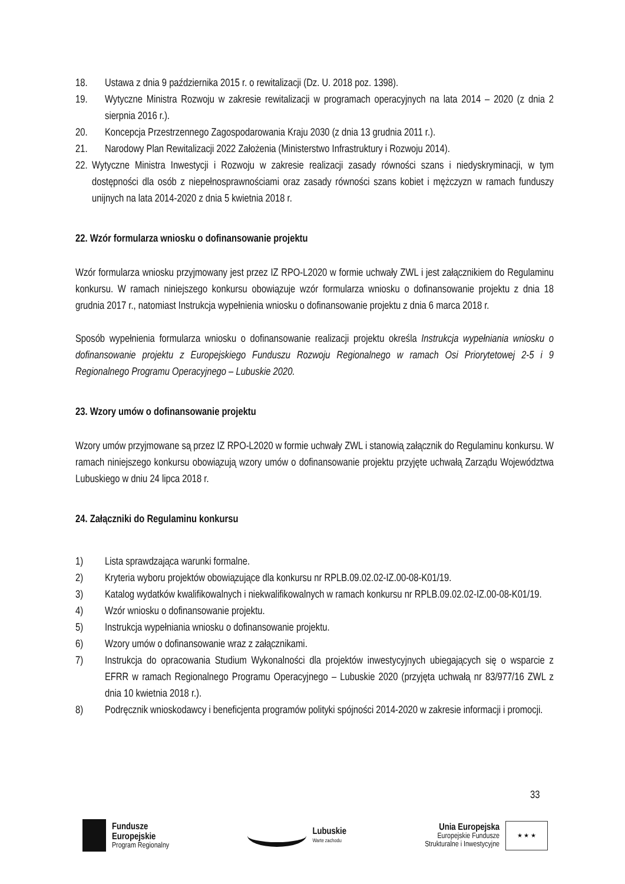18. Ustawa z dnia 9 października 2015 r. o rewitalizacji (Dz. U. 2018 poz. 1398).
19. Wytyczne Ministra Rozwoju w zakresie rewitalizacji w programach operacyjnych na lata 2014 – 2020 (z dnia 2 sierpnia 2016 r.).
20. Koncepcja Przestrzennego Zagospodarowania Kraju 2030 (z dnia 13 grudnia 2011 r.).
21. Narodowy Plan Rewitalizacji 2022 Założenia (Ministerstwo Infrastruktury i Rozwoju 2014).
22. Wytyczne Ministra Inwestycji i Rozwoju w zakresie realizacji zasady równości szans i niedyskryminacji, w tym dostępności dla osób z niepełnosprawnościami oraz zasady równości szans kobiet i mężczyzn w ramach funduszy unijnych na lata 2014-2020 z dnia 5 kwietnia 2018 r.
22. Wzór formularza wniosku o dofinansowanie projektu
Wzór formularza wniosku przyjmowany jest przez IZ RPO-L2020 w formie uchwały ZWL i jest załącznikiem do Regulaminu konkursu. W ramach niniejszego konkursu obowiązuje wzór formularza wniosku o dofinansowanie projektu z dnia 18 grudnia 2017 r., natomiast Instrukcja wypełnienia wniosku o dofinansowanie projektu z dnia 6 marca 2018 r.
Sposób wypełnienia formularza wniosku o dofinansowanie realizacji projektu określa Instrukcja wypełniania wniosku o dofinansowanie projektu z Europejskiego Funduszu Rozwoju Regionalnego w ramach Osi Priorytetowej 2-5 i 9 Regionalnego Programu Operacyjnego – Lubuskie 2020.
23. Wzory umów o dofinansowanie projektu
Wzory umów przyjmowane są przez IZ RPO-L2020 w formie uchwały ZWL i stanowią załącznik do Regulaminu konkursu. W ramach niniejszego konkursu obowiązują wzory umów o dofinansowanie projektu przyjęte uchwałą Zarządu Województwa Lubuskiego w dniu 24 lipca 2018 r.
24. Załączniki do Regulaminu konkursu
1) Lista sprawdzająca warunki formalne.
2) Kryteria wyboru projektów obowiązujące dla konkursu nr RPLB.09.02.02-IZ.00-08-K01/19.
3) Katalog wydatków kwalifikowalnych i niekwalifikowalnych w ramach konkursu nr RPLB.09.02.02-IZ.00-08-K01/19.
4) Wzór wniosku o dofinansowanie projektu.
5) Instrukcja wypełniania wniosku o dofinansowanie projektu.
6) Wzory umów o dofinansowanie wraz z załącznikami.
7) Instrukcja do opracowania Studium Wykonalności dla projektów inwestycyjnych ubiegających się o wsparcie z EFRR w ramach Regionalnego Programu Operacyjnego – Lubuskie 2020 (przyjęta uchwałą nr 83/977/16 ZWL z dnia 10 kwietnia 2018 r.).
8) Podręcznik wnioskodawcy i beneficjenta programów polityki spójności 2014-2020 w zakresie informacji i promocji.
33
Fundusze
Europejskie
Program Regionalny
Lubuskie
Warte zachodu
Unia Europejska
Europejskie Fundusze
Strukturalne i Inwestycyjne
★ ★ ★